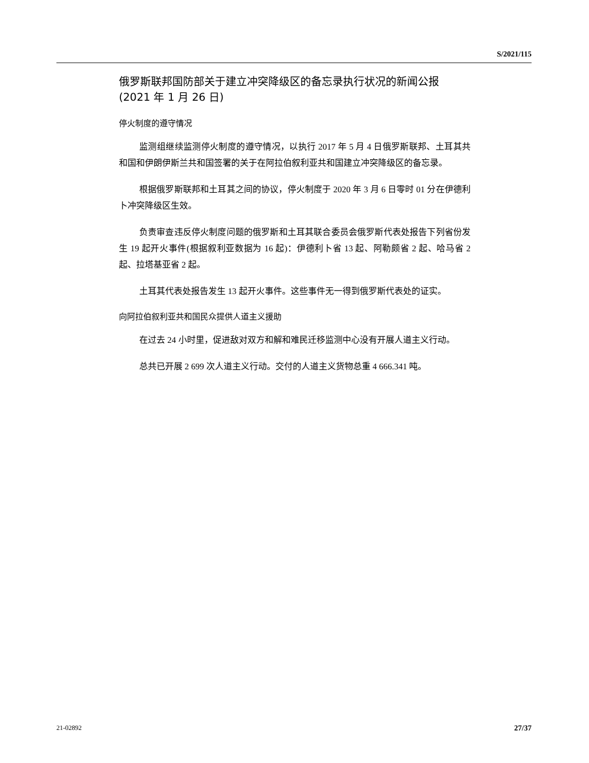S/2021/115
俄罗斯联邦国防部关于建立冲突降级区的备忘录执行状况的新闻公报
(2021 年 1 月 26 日)
停火制度的遵守情况
监测组继续监测停火制度的遵守情况，以执行 2017 年 5 月 4 日俄罗斯联邦、土耳其共和国和伊朗伊斯兰共和国签署的关于在阿拉伯叙利亚共和国建立冲突降级区的备忘录。
根据俄罗斯联邦和土耳其之间的协议，停火制度于 2020 年 3 月 6 日零时 01 分在伊德利卜冲突降级区生效。
负责审查违反停火制度问题的俄罗斯和土耳其联合委员会俄罗斯代表处报告下列省份发生 19 起开火事件(根据叙利亚数据为 16 起)：伊德利卜省 13 起、阿勒颇省 2 起、哈马省 2 起、拉塔基亚省 2 起。
土耳其代表处报告发生 13 起开火事件。这些事件无一得到俄罗斯代表处的证实。
向阿拉伯叙利亚共和国民众提供人道主义援助
在过去 24 小时里，促进敌对双方和解和难民迁移监测中心没有开展人道主义行动。
总共已开展 2 699 次人道主义行动。交付的人道主义货物总重 4 666.341 吨。
21-02892 27/37